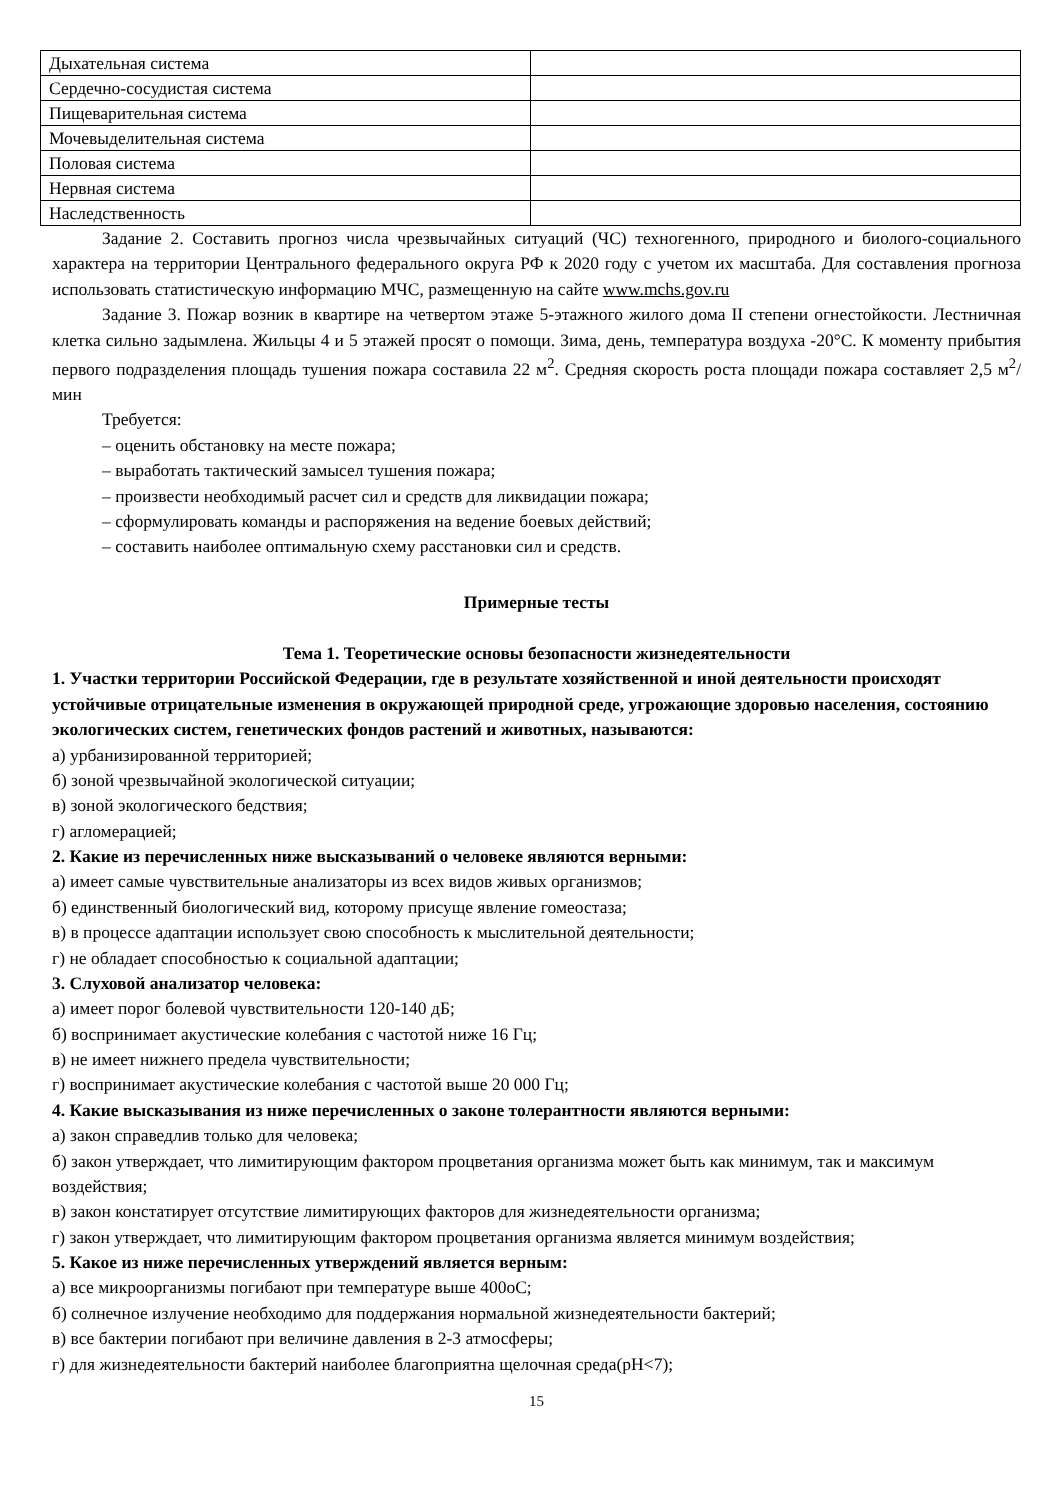| Дыхательная система | |
| Сердечно-сосудистая система | |
| Пищеварительная система | |
| Мочевыделительная система | |
| Половая система | |
| Нервная система | |
| Наследственность | |
Задание 2. Составить прогноз числа чрезвычайных ситуаций (ЧС) техногенного, природного и биолого-социального характера на территории Центрального федерального округа РФ к 2020 году с учетом их масштаба. Для составления прогноза использовать статистическую информацию МЧС, размещенную на сайте www.mchs.gov.ru
Задание 3. Пожар возник в квартире на четвертом этаже 5-этажного жилого дома II степени огнестойкости. Лестничная клетка сильно задымлена. Жильцы 4 и 5 этажей просят о помощи. Зима, день, температура воздуха -20°С. К моменту прибытия первого подразделения площадь тушения пожара составила 22 м<sup>2</sup>. Средняя скорость роста площади пожара составляет 2,5 м<sup>2</sup>/мин
Требуется:
– оценить обстановку на месте пожара;
– выработать тактический замысел тушения пожара;
– произвести необходимый расчет сил и средств для ликвидации пожара;
– сформулировать команды и распоряжения на ведение боевых действий;
– составить наиболее оптимальную схему расстановки сил и средств.
Примерные тесты
Тема 1. Теоретические основы безопасности жизнедеятельности
1. Участки территории Российской Федерации, где в результате хозяйственной и иной деятельности происходят устойчивые отрицательные изменения в окружающей природной среде, угрожающие здоровью населения, состоянию экологических систем, генетических фондов растений и животных, называются:
а) урбанизированной территорией;
б) зоной чрезвычайной экологической ситуации;
в) зоной экологического бедствия;
г) агломерацией;
2. Какие из перечисленных ниже высказываний о человеке являются верными:
а) имеет самые чувствительные анализаторы из всех видов живых организмов;
б) единственный биологический вид, которому присуще явление гомеостаза;
в) в процессе адаптации использует свою способность к мыслительной деятельности;
г) не обладает способностью к социальной адаптации;
3. Слуховой анализатор человека:
а) имеет порог болевой чувствительности 120-140 дБ;
б) воспринимает акустические колебания с частотой ниже 16 Гц;
в) не имеет нижнего предела чувствительности;
г) воспринимает акустические колебания с частотой выше 20 000 Гц;
4. Какие высказывания из ниже перечисленных о законе толерантности являются верными:
а) закон справедлив только для человека;
б) закон утверждает, что лимитирующим фактором процветания организма может быть как минимум, так и максимум воздействия;
в) закон констатирует отсутствие лимитирующих факторов для жизнедеятельности организма;
г) закон утверждает, что лимитирующим фактором процветания организма является минимум воздействия;
5. Какое из ниже перечисленных утверждений является верным:
а) все микроорганизмы погибают при температуре выше 400оС;
б) солнечное излучение необходимо для поддержания нормальной жизнедеятельности бактерий;
в) все бактерии погибают при величине давления в 2-3 атмосферы;
г) для жизнедеятельности бактерий наиболее благоприятна щелочная среда(рН<7);
15